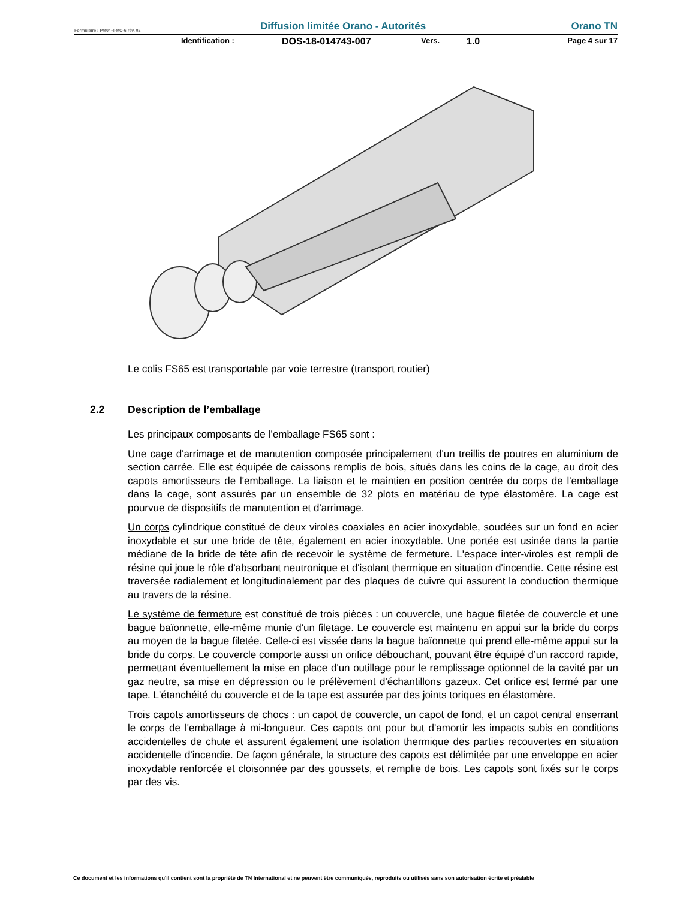Formulaire : PM04-4-MO-6 rév. 02 Diffusion limitée Orano - Autorités Orano TN
Identification : DOS-18-014743-007 Vers. 1.0 Page 4 sur 17
Le colis FS65 est transportable par voie terrestre (transport routier)
2.2 Description de l’emballage
Les principaux composants de l’emballage FS65 sont :
Une cage d'arrimage et de manutention composée principalement d'un treillis de poutres en aluminium de section carrée. Elle est équipée de caissons remplis de bois, situés dans les coins de la cage, au droit des capots amortisseurs de l'emballage. La liaison et le maintien en position centrée du corps de l'emballage dans la cage, sont assurés par un ensemble de 32 plots en matériau de type élastomère. La cage est pourvue de dispositifs de manutention et d'arrimage.
Un corps cylindrique constitué de deux viroles coaxiales en acier inoxydable, soudées sur un fond en acier inoxydable et sur une bride de tête, également en acier inoxydable. Une portée est usinée dans la partie médiane de la bride de tête afin de recevoir le système de fermeture. L'espace inter-viroles est rempli de résine qui joue le rôle d'absorbant neutronique et d'isolant thermique en situation d'incendie. Cette résine est traversée radialement et longitudinalement par des plaques de cuivre qui assurent la conduction thermique au travers de la résine.
Le système de fermeture est constitué de trois pièces : un couvercle, une bague filetée de couvercle et une bague baïonnette, elle-même munie d'un filetage. Le couvercle est maintenu en appui sur la bride du corps au moyen de la bague filetée. Celle-ci est vissée dans la bague baïonnette qui prend elle-même appui sur la bride du corps. Le couvercle comporte aussi un orifice débouchant, pouvant être équipé d’un raccord rapide, permettant éventuellement la mise en place d'un outillage pour le remplissage optionnel de la cavité par un gaz neutre, sa mise en dépression ou le prélèvement d'échantillons gazeux. Cet orifice est fermé par une tape. L'étanchéité du couvercle et de la tape est assurée par des joints toriques en élastomère.
Trois capots amortisseurs de chocs : un capot de couvercle, un capot de fond, et un capot central enserrant le corps de l'emballage à mi-longueur. Ces capots ont pour but d'amortir les impacts subis en conditions accidentelles de chute et assurent également une isolation thermique des parties recouvertes en situation accidentelle d'incendie. De façon générale, la structure des capots est délimitée par une enveloppe en acier inoxydable renforcée et cloisonnée par des goussets, et remplie de bois. Les capots sont fixés sur le corps par des vis.
Ce document et les informations qu'il contient sont la propriété de TN International et ne peuvent être communiqués, reproduits ou utilisés sans son autorisation écrite et préalable